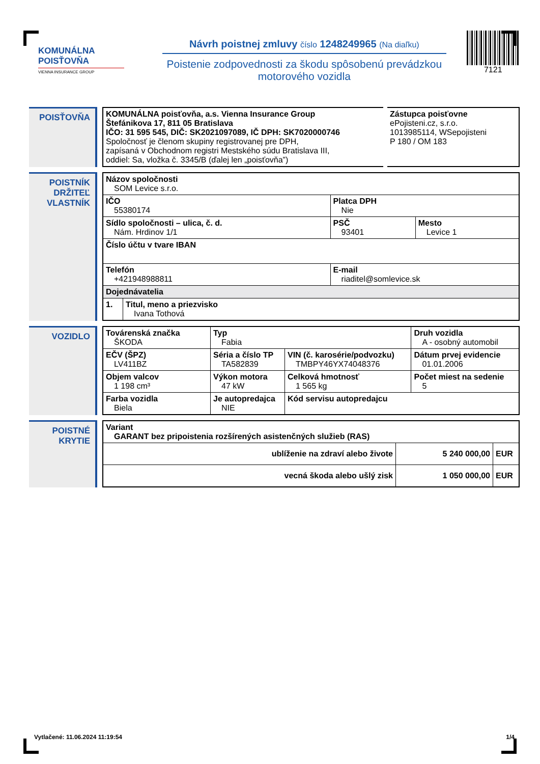KOMUNÁLNA
POISŤOVŇA
VIENNA INSURANCE GROUP
Návrh poistnej zmluvy číslo 1248249965 (Na diaľku)
Poistenie zodpovednosti za škodu spôsobenú prevádzkou motorového vozidla
7121
POISŤOVŇA
| KOMUNÁLNA poisťovňa, a.s. Vienna Insurance Group Štefánikova 17, 811 05 Bratislava IČO: 31 595 545, DIČ: SK2021097089, IČ DPH: SK7020000746 Spoločnosť je členom skupiny registrovanej pre DPH, zapísaná v Obchodnom registri Mestského súdu Bratislava III, oddiel: Sa, vložka č. 3345/B (ďalej len „poisťovňa”) | Zástupca poisťovne ePojisteni.cz, s.r.o. 1013985114, WSepojisteni P 180 / OM 183 |
POISTNÍK
DRŽITEĽ
VLASTNÍK
| Názov spoločnosti SOM Levice s.r.o. | | | |
| IČO 55380174 | | Platca DPH Nie | |
| Sídlo spoločnosti – ulica, č. d. Nám. Hrdinov 1/1 | | PSČ 93401 | Mesto Levice 1 |
| Číslo účtu v tvare IBAN | | | |
| Telefón +421948988811 | | E-mail riaditel@somlevice.sk | |
| Dojednávatelia | | | |
| 1. | Titul, meno a priezvisko Ivana Tothová | | |
VOZIDLO
| Továrenská značka ŠKODA | Typ Fabia | | Druh vozidla A - osobný automobil |
| EČV (ŠPZ) LV411BZ | Séria a číslo TP TA582839 | VIN (č. karosérie/podvozku) TMBPY46YX74048376 | Dátum prvej evidencie 01.01.2006 |
| Objem valcov 1 198 cm³ | Výkon motora 47 kW | Celková hmotnosť 1 565 kg | Počet miest na sedenie 5 |
| Farba vozidla Biela | Je autopredajca NIE | Kód servisu autopredajcu | |
POISTNÉ
KRYTIE
| Variant GARANT bez pripoistenia rozšírených asistenčných služieb (RAS) | | |
| ublíženie na zdraví alebo živote | 5 240 000,00 | EUR |
| vecná škoda alebo ušlý zisk | 1 050 000,00 | EUR |
Vytlačené: 11.06.2024 11:19:54 1/4